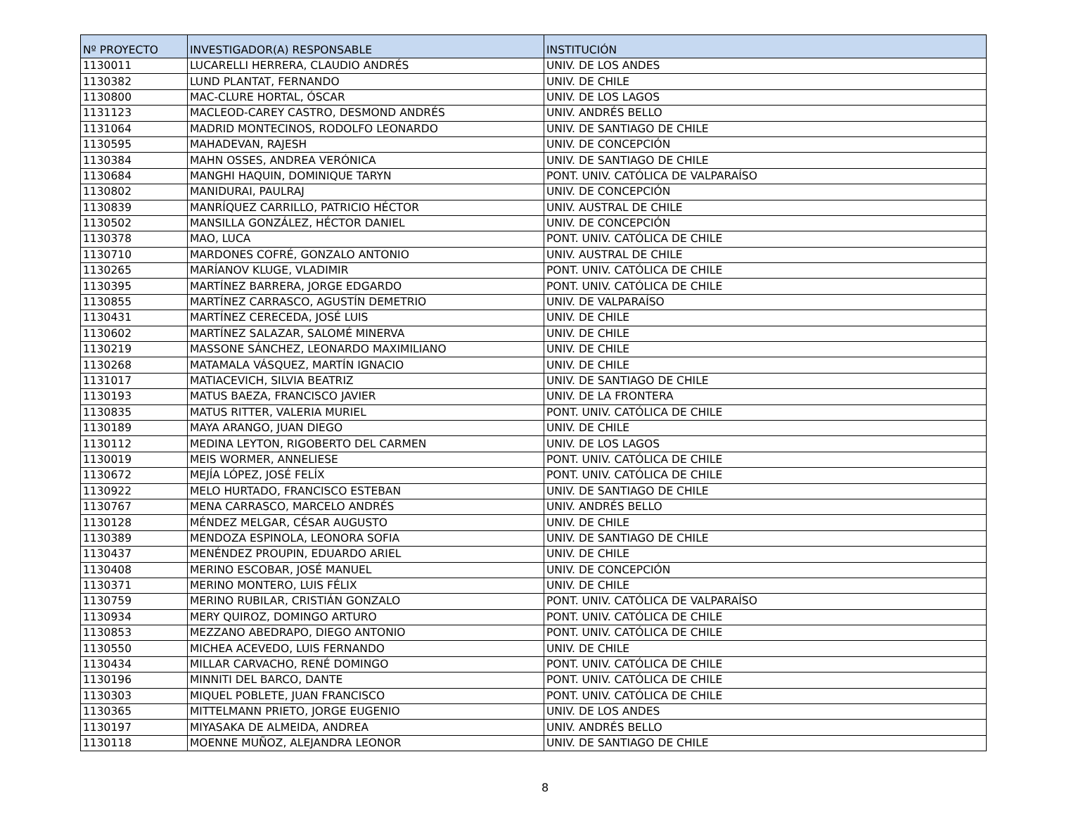| Nº PROYECTO | INVESTIGADOR(A) RESPONSABLE | INSTITUCIÓN |
| --- | --- | --- |
| 1130011 | LUCARELLI HERRERA, CLAUDIO ANDRÉS | UNIV. DE LOS ANDES |
| 1130382 | LUND PLANTAT, FERNANDO | UNIV. DE CHILE |
| 1130800 | MAC-CLURE HORTAL, ÓSCAR | UNIV. DE LOS LAGOS |
| 1131123 | MACLEOD-CAREY CASTRO, DESMOND ANDRÉS | UNIV. ANDRÉS BELLO |
| 1131064 | MADRID MONTECINOS, RODOLFO LEONARDO | UNIV. DE SANTIAGO DE CHILE |
| 1130595 | MAHADEVAN, RAJESH | UNIV. DE CONCEPCIÓN |
| 1130384 | MAHN OSSES, ANDREA VERÓNICA | UNIV. DE SANTIAGO DE CHILE |
| 1130684 | MANGHI HAQUIN, DOMINIQUE TARYN | PONT. UNIV. CATÓLICA DE VALPARAÍSO |
| 1130802 | MANIDURAI, PAULRAJ | UNIV. DE CONCEPCIÓN |
| 1130839 | MANRÍQUEZ CARRILLO, PATRICIO HÉCTOR | UNIV. AUSTRAL DE CHILE |
| 1130502 | MANSILLA GONZÁLEZ, HÉCTOR DANIEL | UNIV. DE CONCEPCIÓN |
| 1130378 | MAO, LUCA | PONT. UNIV. CATÓLICA DE CHILE |
| 1130710 | MARDONES COFRÉ, GONZALO ANTONIO | UNIV. AUSTRAL DE CHILE |
| 1130265 | MARÍANOV KLUGE, VLADIMIR | PONT. UNIV. CATÓLICA DE CHILE |
| 1130395 | MARTÍNEZ BARRERA, JORGE EDGARDO | PONT. UNIV. CATÓLICA DE CHILE |
| 1130855 | MARTÍNEZ CARRASCO, AGUSTÍN DEMETRIO | UNIV. DE VALPARAÍSO |
| 1130431 | MARTÍNEZ CERECEDA, JOSÉ LUIS | UNIV. DE CHILE |
| 1130602 | MARTÍNEZ SALAZAR, SALOMÉ MINERVA | UNIV. DE CHILE |
| 1130219 | MASSONE SÁNCHEZ, LEONARDO MAXIMILIANO | UNIV. DE CHILE |
| 1130268 | MATAMALA VÁSQUEZ, MARTÍN IGNACIO | UNIV. DE CHILE |
| 1131017 | MATIACEVICH, SILVIA BEATRIZ | UNIV. DE SANTIAGO DE CHILE |
| 1130193 | MATUS BAEZA, FRANCISCO JAVIER | UNIV. DE LA FRONTERA |
| 1130835 | MATUS RITTER, VALERIA MURIEL | PONT. UNIV. CATÓLICA DE CHILE |
| 1130189 | MAYA ARANGO, JUAN DIEGO | UNIV. DE CHILE |
| 1130112 | MEDINA LEYTON, RIGOBERTO DEL CARMEN | UNIV. DE LOS LAGOS |
| 1130019 | MEIS WORMER, ANNELIESE | PONT. UNIV. CATÓLICA DE CHILE |
| 1130672 | MEJÍA LÓPEZ, JOSÉ FELÍX | PONT. UNIV. CATÓLICA DE CHILE |
| 1130922 | MELO HURTADO, FRANCISCO ESTEBAN | UNIV. DE SANTIAGO DE CHILE |
| 1130767 | MENA CARRASCO, MARCELO ANDRÉS | UNIV. ANDRÉS BELLO |
| 1130128 | MÉNDEZ MELGAR, CÉSAR AUGUSTO | UNIV. DE CHILE |
| 1130389 | MENDOZA ESPINOLA, LEONORA SOFIA | UNIV. DE SANTIAGO DE CHILE |
| 1130437 | MENÉNDEZ PROUPIN, EDUARDO ARIEL | UNIV. DE CHILE |
| 1130408 | MERINO ESCOBAR, JOSÉ MANUEL | UNIV. DE CONCEPCIÓN |
| 1130371 | MERINO MONTERO, LUIS FÉLIX | UNIV. DE CHILE |
| 1130759 | MERINO RUBILAR, CRISTIÁN GONZALO | PONT. UNIV. CATÓLICA DE VALPARAÍSO |
| 1130934 | MERY QUIROZ, DOMINGO ARTURO | PONT. UNIV. CATÓLICA DE CHILE |
| 1130853 | MEZZANO ABEDRAPO, DIEGO ANTONIO | PONT. UNIV. CATÓLICA DE CHILE |
| 1130550 | MICHEA ACEVEDO, LUIS FERNANDO | UNIV. DE CHILE |
| 1130434 | MILLAR CARVACHO, RENÉ DOMINGO | PONT. UNIV. CATÓLICA DE CHILE |
| 1130196 | MINNITI DEL BARCO, DANTE | PONT. UNIV. CATÓLICA DE CHILE |
| 1130303 | MIQUEL POBLETE, JUAN FRANCISCO | PONT. UNIV. CATÓLICA DE CHILE |
| 1130365 | MITTELMANN PRIETO, JORGE EUGENIO | UNIV. DE LOS ANDES |
| 1130197 | MIYASAKA DE ALMEIDA, ANDREA | UNIV. ANDRÉS BELLO |
| 1130118 | MOENNE MUÑOZ, ALEJANDRA LEONOR | UNIV. DE SANTIAGO DE CHILE |
8